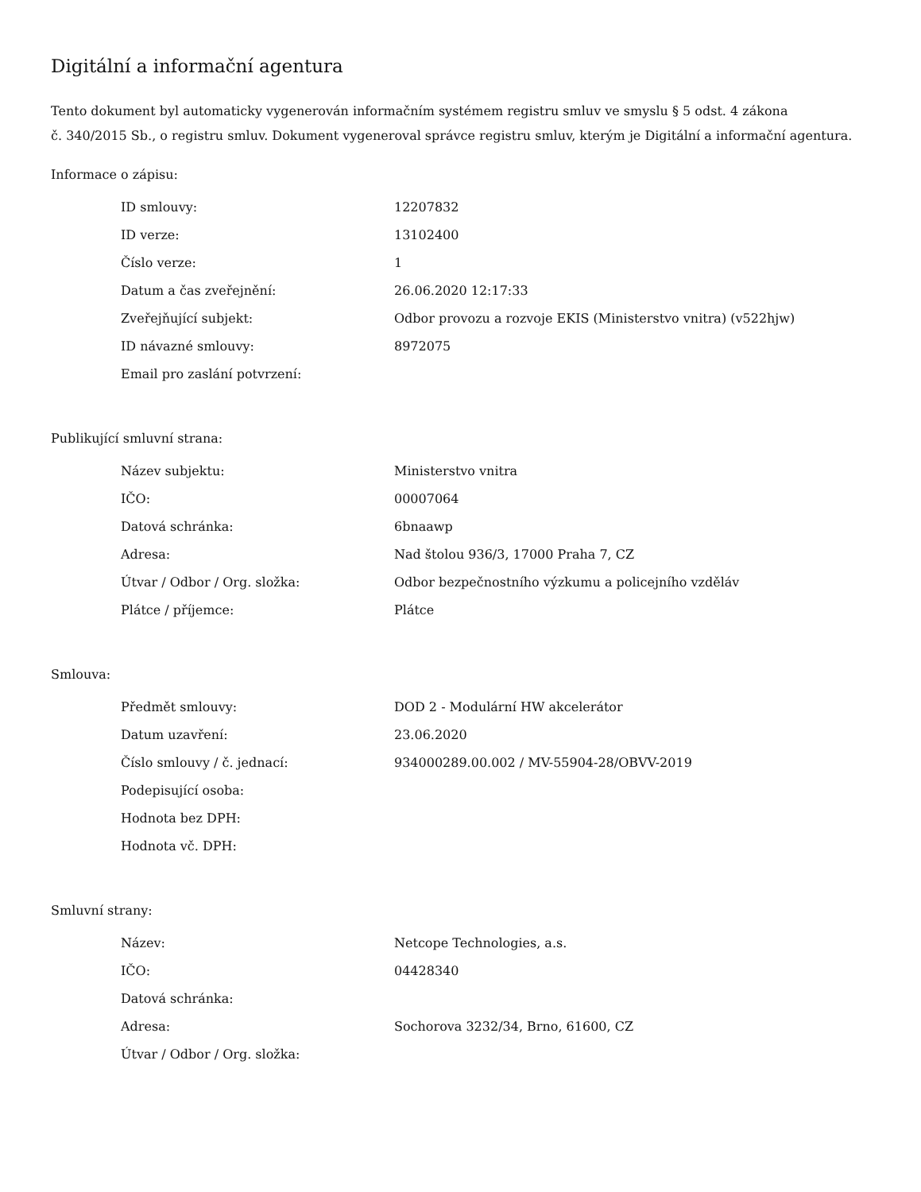Digitální a informační agentura
Tento dokument byl automaticky vygenerován informačním systémem registru smluv ve smyslu § 5 odst. 4 zákona
č. 340/2015 Sb., o registru smluv. Dokument vygeneroval správce registru smluv, kterým je Digitální a informační agentura.
Informace o zápisu:
| ID smlouvy: | 12207832 |
| ID verze: | 13102400 |
| Číslo verze: | 1 |
| Datum a čas zveřejnění: | 26.06.2020 12:17:33 |
| Zveřejňující subjekt: | Odbor provozu a rozvoje EKIS (Ministerstvo vnitra) (v522hjw) |
| ID návazné smlouvy: | 8972075 |
| Email pro zaslání potvrzení: | |
Publikující smluvní strana:
| Název subjektu: | Ministerstvo vnitra |
| IČO: | 00007064 |
| Datová schránka: | 6bnaawp |
| Adresa: | Nad štolou 936/3, 17000 Praha 7, CZ |
| Útvar / Odbor / Org. složka: | Odbor bezpečnostního výzkumu a policejního vzděláv |
| Plátce / příjemce: | Plátce |
Smlouva:
| Předmět smlouvy: | DOD 2 - Modulární HW akcelerátor |
| Datum uzavření: | 23.06.2020 |
| Číslo smlouvy / č. jednací: | 934000289.00.002 / MV-55904-28/OBVV-2019 |
| Podepisující osoba: | |
| Hodnota bez DPH: | |
| Hodnota vč. DPH: | |
Smluvní strany:
| Název: | Netcope Technologies, a.s. |
| IČO: | 04428340 |
| Datová schránka: | |
| Adresa: | Sochorova 3232/34, Brno, 61600, CZ |
| Útvar / Odbor / Org. složka: | |